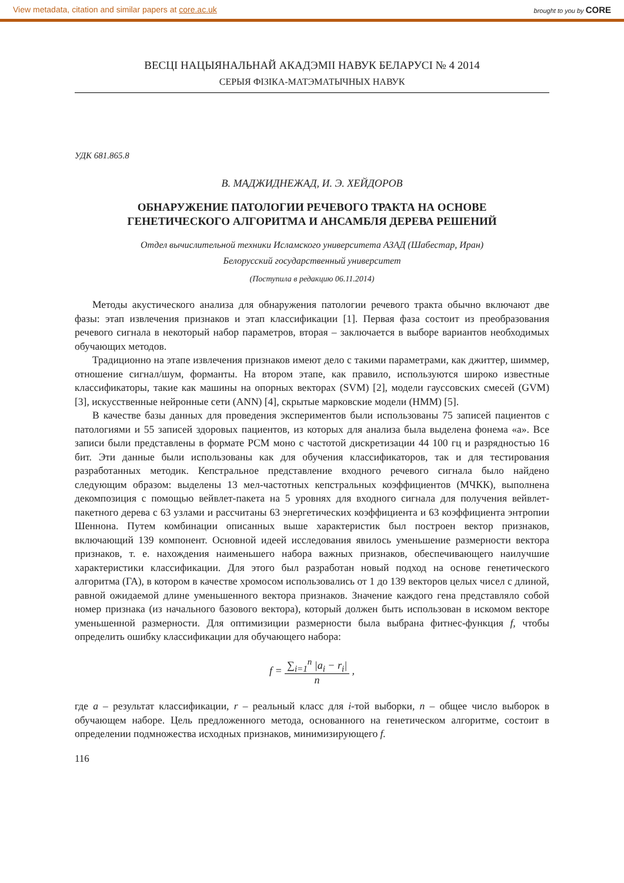View metadata, citation and similar papers at core.ac.uk brought to you by CORE
ВЕСЦІ НАЦЫЯНАЛЬНАЙ АКАДЭМІІ НАВУК БЕЛАРУСІ № 4 2014
СЕРЫЯ ФІЗІКА-МАТЭМАТЫЧНЫХ НАВУК
УДК 681.865.8
В. МАДЖИДНЕЖАД, И. Э. ХЕЙДОРОВ
ОБНАРУЖЕНИЕ ПАТОЛОГИИ РЕЧЕВОГО ТРАКТА НА ОСНОВЕ
ГЕНЕТИЧЕСКОГО АЛГОРИТМА И АНСАМБЛЯ ДЕРЕВА РЕШЕНИЙ
Отдел вычислительной техники Исламского университета АЗАД (Шабестар, Иран)
Белорусский государственный университет
(Поступила в редакцию 06.11.2014)
Методы акустического анализа для обнаружения патологии речевого тракта обычно включают две фазы: этап извлечения признаков и этап классификации [1]. Первая фаза состоит из преобразования речевого сигнала в некоторый набор параметров, вторая – заключается в выборе вариантов необходимых обучающих методов.
Традиционно на этапе извлечения признаков имеют дело с такими параметрами, как джиттер, шиммер, отношение сигнал/шум, форманты. На втором этапе, как правило, используются широко известные классификаторы, такие как машины на опорных векторах (SVM) [2], модели гауссовских смесей (GVM) [3], искусственные нейронные сети (ANN) [4], скрытые марковские модели (HMM) [5].
В качестве базы данных для проведения экспериментов были использованы 75 записей пациентов с патологиями и 55 записей здоровых пациентов, из которых для анализа была выделена фонема «а». Все записи были представлены в формате PCM моно с частотой дискретизации 44 100 гц и разрядностью 16 бит. Эти данные были использованы как для обучения классификаторов, так и для тестирования разработанных методик. Кепстральное представление входного речевого сигнала было найдено следующим образом: выделены 13 мел-частотных кепстральных коэффициентов (МЧКК), выполнена декомпозиция с помощью вейвлет-пакета на 5 уровнях для входного сигнала для получения вейвлет-пакетного дерева с 63 узлами и рассчитаны 63 энергетических коэффициента и 63 коэффициента энтропии Шеннона. Путем комбинации описанных выше характеристик был построен вектор признаков, включающий 139 компонент. Основной идеей исследования явилось уменьшение размерности вектора признаков, т. е. нахождения наименьшего набора важных признаков, обеспечивающего наилучшие характеристики классификации. Для этого был разработан новый подход на основе генетического алгоритма (ГА), в котором в качестве хромосом использовались от 1 до 139 векторов целых чисел с длиной, равной ожидаемой длине уменьшенного вектора признаков. Значение каждого гена представляло собой номер признака (из начального базового вектора), который должен быть использован в искомом векторе уменьшенной размерности. Для оптимизиции размерности была выбрана фитнес-функция f, чтобы определить ошибку классификации для обучающего набора:
f = ∑<sub>i=1</sub><sup>n</sup> |a<sub>i</sub> − r<sub>i</sub>| n ,
где a – результат классификации, r – реальный класс для i-той выборки, n – общее число выборок в обучающем наборе. Цель предложенного метода, основанного на генетическом алгоритме, состоит в определении подмножества исходных признаков, минимизирующего f.
116